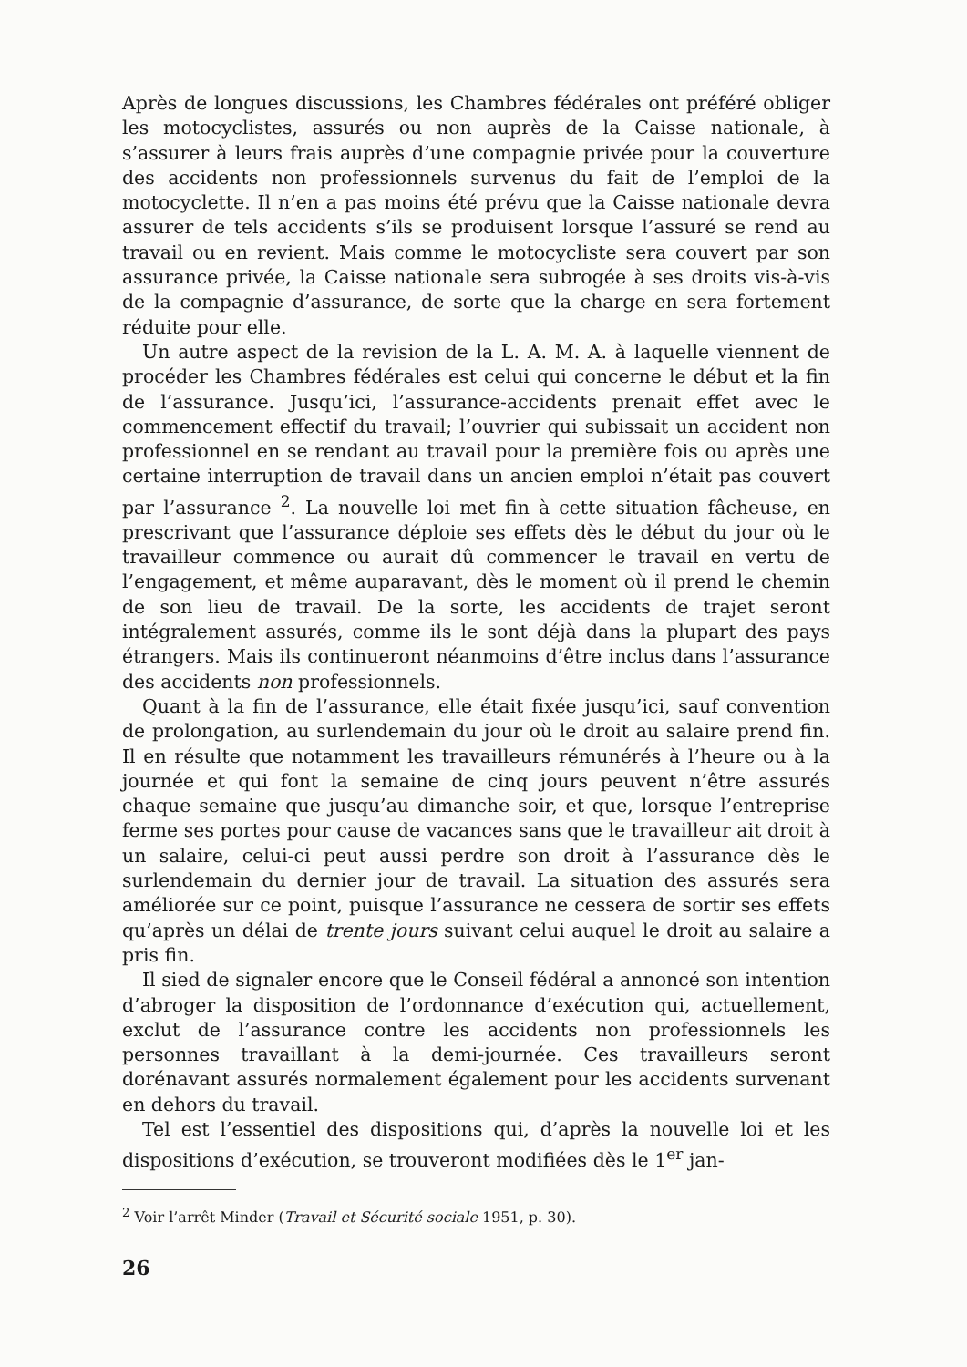Après de longues discussions, les Chambres fédérales ont préféré obliger les motocyclistes, assurés ou non auprès de la Caisse nationale, à s’assurer à leurs frais auprès d’une compagnie privée pour la couverture des accidents non professionnels survenus du fait de l’emploi de la motocyclette. Il n’en a pas moins été prévu que la Caisse nationale devra assurer de tels accidents s’ils se produisent lorsque l’assuré se rend au travail ou en revient. Mais comme le motocycliste sera couvert par son assurance privée, la Caisse nationale sera subrogée à ses droits vis-à-vis de la compagnie d’assurance, de sorte que la charge en sera fortement réduite pour elle.
Un autre aspect de la revision de la L. A. M. A. à laquelle viennent de procéder les Chambres fédérales est celui qui concerne le début et la fin de l’assurance. Jusqu’ici, l’assurance-accidents prenait effet avec le commencement effectif du travail; l’ouvrier qui subissait un accident non professionnel en se rendant au travail pour la première fois ou après une certaine interruption de travail dans un ancien emploi n’était pas couvert par l’assurance <sup>2</sup>. La nouvelle loi met fin à cette situation fâcheuse, en prescrivant que l’assurance déploie ses effets dès le début du jour où le travailleur commence ou aurait dû commencer le travail en vertu de l’engagement, et même auparavant, dès le moment où il prend le chemin de son lieu de travail. De la sorte, les accidents de trajet seront intégralement assurés, comme ils le sont déjà dans la plupart des pays étrangers. Mais ils continueront néanmoins d’être inclus dans l’assurance des accidents non professionnels.
Quant à la fin de l’assurance, elle était fixée jusqu’ici, sauf convention de prolongation, au surlendemain du jour où le droit au salaire prend fin. Il en résulte que notamment les travailleurs rémunérés à l’heure ou à la journée et qui font la semaine de cinq jours peuvent n’être assurés chaque semaine que jusqu’au dimanche soir, et que, lorsque l’entreprise ferme ses portes pour cause de vacances sans que le travailleur ait droit à un salaire, celui-ci peut aussi perdre son droit à l’assurance dès le surlendemain du dernier jour de travail. La situation des assurés sera améliorée sur ce point, puisque l’assurance ne cessera de sortir ses effets qu’après un délai de trente jours suivant celui auquel le droit au salaire a pris fin.
Il sied de signaler encore que le Conseil fédéral a annoncé son intention d’abroger la disposition de l’ordonnance d’exécution qui, actuellement, exclut de l’assurance contre les accidents non professionnels les personnes travaillant à la demi-journée. Ces travailleurs seront dorénavant assurés normalement également pour les accidents survenant en dehors du travail.
Tel est l’essentiel des dispositions qui, d’après la nouvelle loi et les dispositions d’exécution, se trouveront modifiées dès le 1<sup>er</sup> jan-
<sup>2</sup> Voir l’arrêt Minder (Travail et Sécurité sociale 1951, p. 30).
26